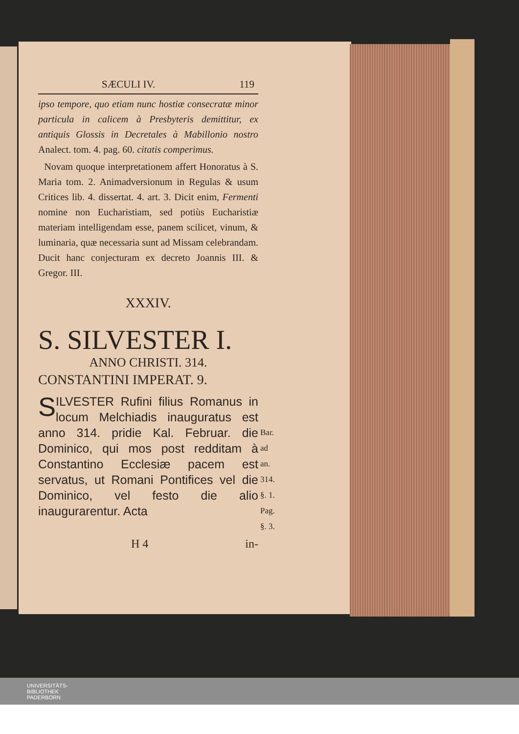SÆCULI IV. 119
ipso tempore, quo etiam nunc hostiæ consecratæ minor particula in calicem à Presbyteris demittitur, ex antiquis Glossis in Decretales à Mabillonio nostro Analect. tom. 4. pag. 60. citatis comperimus.
Novam quoque interpretationem affert Honoratus à S. Maria tom. 2. Animadversionum in Regulas & usum Critices lib. 4. dissertat. 4. art. 3. Dicit enim, Fermenti nomine non Eucharistiam, sed potiùs Eucharistiæ materiam intelligendam esse, panem scilicet, vinum, & luminaria, quæ necessaria sunt ad Missam celebrandam. Ducit hanc conjecturam ex decreto Joannis III. & Gregor. III.
XXXIV.
S. SILVESTER I.
ANNO CHRISTI. 314.
CONSTANTINI IMPERAT. 9.
SILVESTER Rufini filius Romanus in locum Melchiadis inauguratus est anno 314. pridie Kal. Februar. die Dominico, qui mos post redditam à Constantino Ecclesiæ pacem est servatus, ut Romani Pontifices vel die Dominico, vel festo die alio inaugurarentur. Acta
Bar. ad
an. 314.
§. 1.
Pag. §. 3.
H 4 in-
UNIVERSITÄTS-
BIBLIOTHEK
PADERBORN